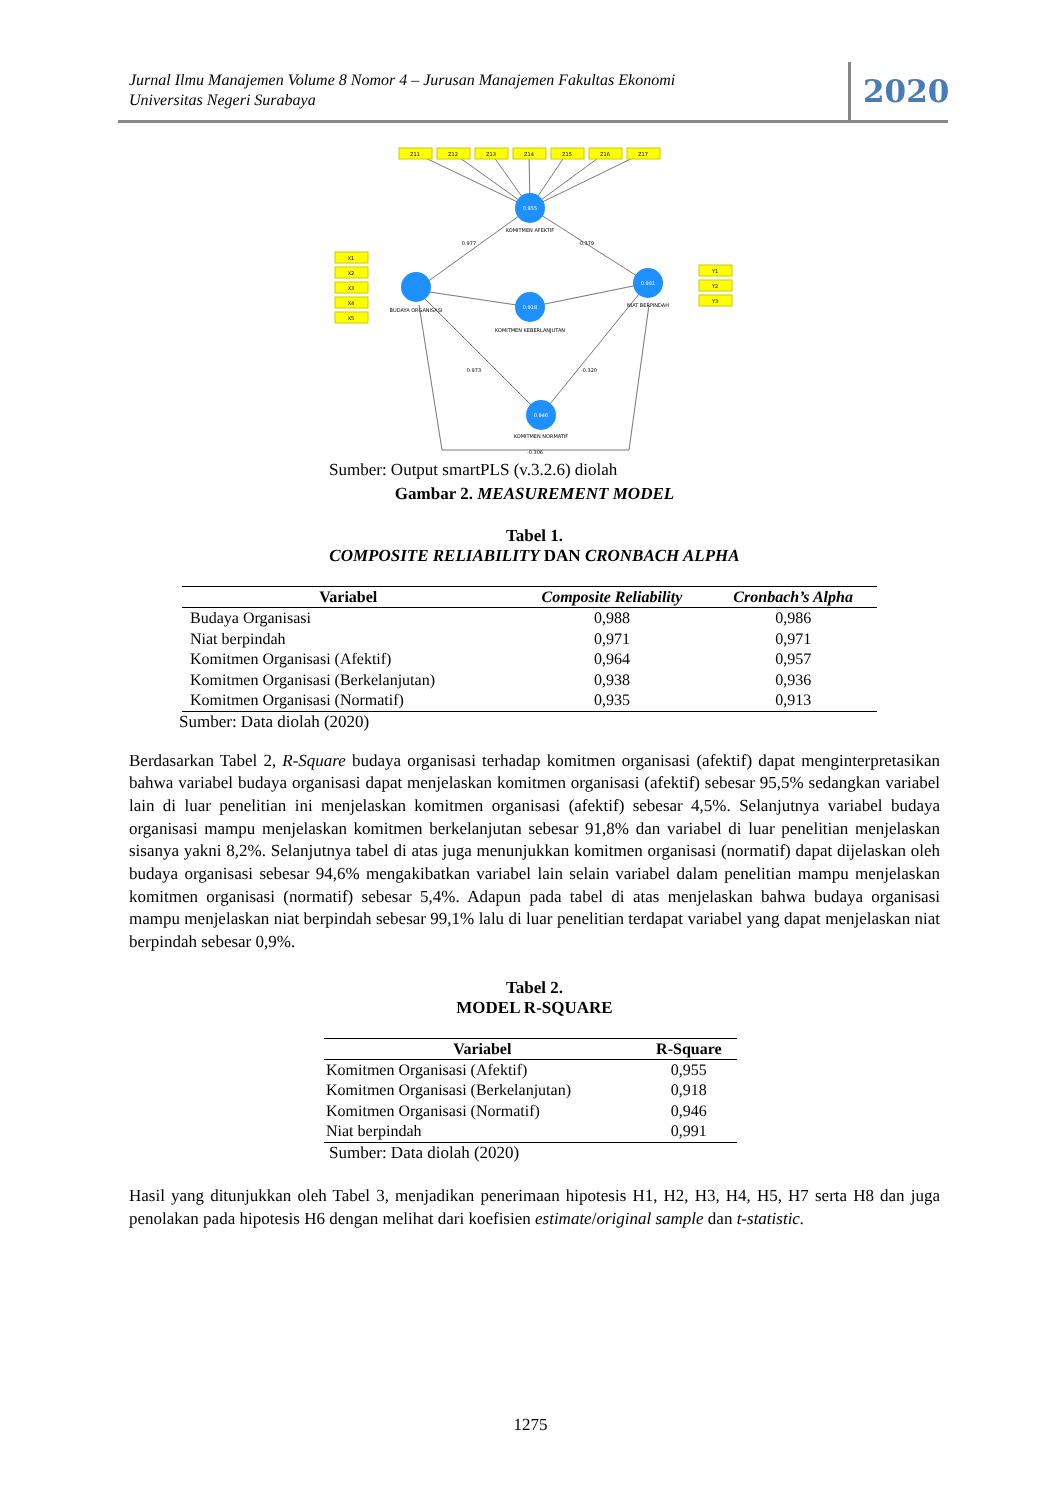Jurnal Ilmu Manajemen Volume 8 Nomor 4 – Jurusan Manajemen Fakultas Ekonomi
Universitas Negeri Surabaya
2020
Z11
Z12
Z13
Z14
Z15
Z16
Z17
X1
X2
X3
X4
X5
Y1
Y2
Y3
0.955
0.918
0.991
0.946
KOMITMEN AFEKTIF
BUDAYA ORGANISASI
KOMITMEN KEBERLANJUTAN
NIAT BERPINDAH
KOMITMEN NORMATIF
0.977
-0.379
0.973
-0.320
-0.306
Sumber: Output smartPLS (v.3.2.6) diolah
Gambar 2. MEASUREMENT MODEL
Tabel 1.
COMPOSITE RELIABILITY DAN CRONBACH ALPHA
| Variabel | Composite Reliability | Cronbach’s Alpha |
| --- | --- | --- |
| Budaya Organisasi | 0,988 | 0,986 |
| Niat berpindah | 0,971 | 0,971 |
| Komitmen Organisasi (Afektif) | 0,964 | 0,957 |
| Komitmen Organisasi (Berkelanjutan) | 0,938 | 0,936 |
| Komitmen Organisasi (Normatif) | 0,935 | 0,913 |
Sumber: Data diolah (2020)
Berdasarkan Tabel 2, R-Square budaya organisasi terhadap komitmen organisasi (afektif) dapat menginterpretasikan bahwa variabel budaya organisasi dapat menjelaskan komitmen organisasi (afektif) sebesar 95,5% sedangkan variabel lain di luar penelitian ini menjelaskan komitmen organisasi (afektif) sebesar 4,5%. Selanjutnya variabel budaya organisasi mampu menjelaskan komitmen berkelanjutan sebesar 91,8% dan variabel di luar penelitian menjelaskan sisanya yakni 8,2%. Selanjutnya tabel di atas juga menunjukkan komitmen organisasi (normatif) dapat dijelaskan oleh budaya organisasi sebesar 94,6% mengakibatkan variabel lain selain variabel dalam penelitian mampu menjelaskan komitmen organisasi (normatif) sebesar 5,4%. Adapun pada tabel di atas menjelaskan bahwa budaya organisasi mampu menjelaskan niat berpindah sebesar 99,1% lalu di luar penelitian terdapat variabel yang dapat menjelaskan niat berpindah sebesar 0,9%.
Tabel 2.
MODEL R-SQUARE
| Variabel | R-Square |
| --- | --- |
| Komitmen Organisasi (Afektif) | 0,955 |
| Komitmen Organisasi (Berkelanjutan) | 0,918 |
| Komitmen Organisasi (Normatif) | 0,946 |
| Niat berpindah | 0,991 |
Sumber: Data diolah (2020)
Hasil yang ditunjukkan oleh Tabel 3, menjadikan penerimaan hipotesis H1, H2, H3, H4, H5, H7 serta H8 dan juga penolakan pada hipotesis H6 dengan melihat dari koefisien estimate/original sample dan t-statistic.
1275